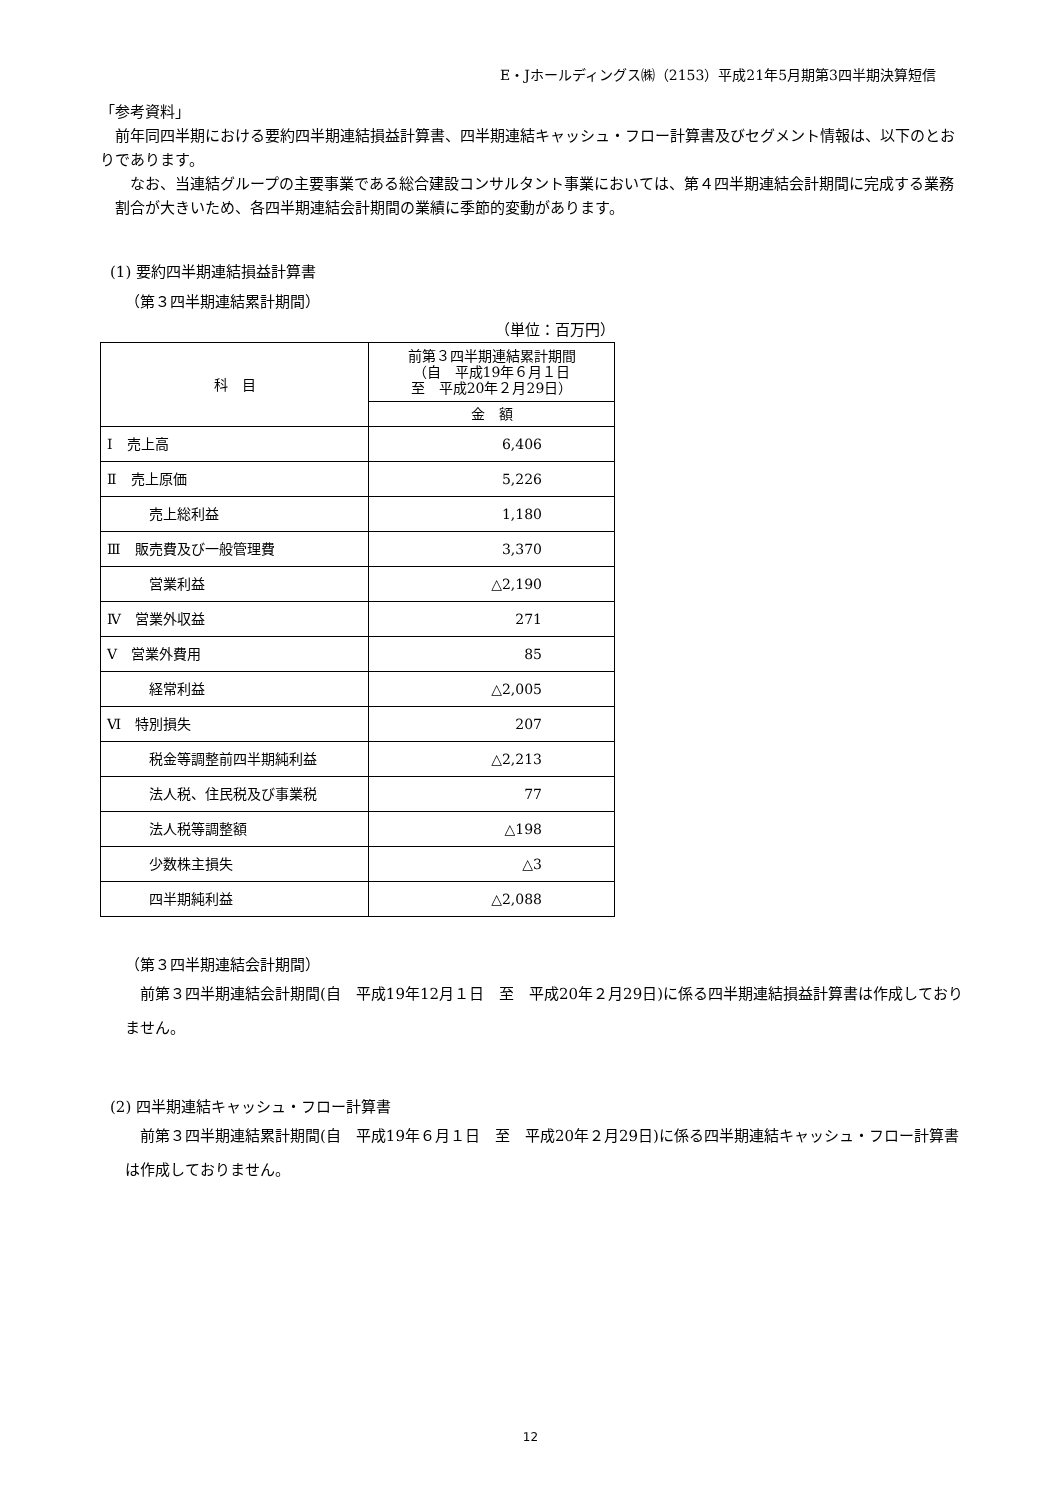E・Jホールディングス㈱（2153）平成21年5月期第3四半期決算短信
「参考資料」
　前年同四半期における要約四半期連結損益計算書、四半期連結キャッシュ・フロー計算書及びセグメント情報は、以下のとおりであります。
　なお、当連結グループの主要事業である総合建設コンサルタント事業においては、第４四半期連結会計期間に完成する業務割合が大きいため、各四半期連結会計期間の業績に季節的変動があります。
(1) 要約四半期連結損益計算書
（第３四半期連結累計期間）
（単位：百万円）
| 科 目 | 前第３四半期連結累計期間 （自 平成19年６月１日 至 平成20年２月29日） |
| --- | --- |
| | 金 額 |
| Ⅰ 売上高 | 6,406 |
| Ⅱ 売上原価 | 5,226 |
| 売上総利益 | 1,180 |
| Ⅲ 販売費及び一般管理費 | 3,370 |
| 営業利益 | △2,190 |
| Ⅳ 営業外収益 | 271 |
| Ⅴ 営業外費用 | 85 |
| 経常利益 | △2,005 |
| Ⅵ 特別損失 | 207 |
| 税金等調整前四半期純利益 | △2,213 |
| 法人税、住民税及び事業税 | 77 |
| 法人税等調整額 | △198 |
| 少数株主損失 | △3 |
| 四半期純利益 | △2,088 |
（第３四半期連結会計期間）
　前第３四半期連結会計期間(自　平成19年12月１日　至　平成20年２月29日)に係る四半期連結損益計算書は作成しておりません。
(2) 四半期連結キャッシュ・フロー計算書
　前第３四半期連結累計期間(自　平成19年６月１日　至　平成20年２月29日)に係る四半期連結キャッシュ・フロー計算書は作成しておりません。
12